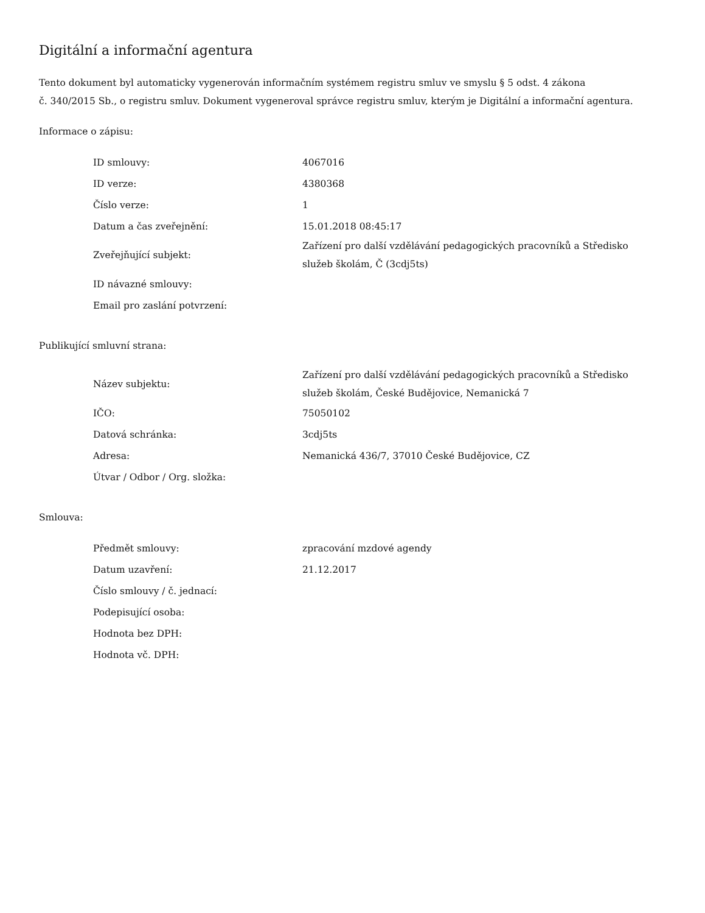Digitální a informační agentura
Tento dokument byl automaticky vygenerován informačním systémem registru smluv ve smyslu § 5 odst. 4 zákona
č. 340/2015 Sb., o registru smluv. Dokument vygeneroval správce registru smluv, kterým je Digitální a informační agentura.
Informace o zápisu:
| ID smlouvy: | 4067016 |
| ID verze: | 4380368 |
| Číslo verze: | 1 |
| Datum a čas zveřejnění: | 15.01.2018 08:45:17 |
| Zveřejňující subjekt: | Zařízení pro další vzdělávání pedagogických pracovníků a Středisko služeb školám, Č (3cdj5ts) |
| ID návazné smlouvy: | |
| Email pro zaslání potvrzení: | |
Publikující smluvní strana:
| Název subjektu: | Zařízení pro další vzdělávání pedagogických pracovníků a Středisko služeb školám, České Budějovice, Nemanická 7 |
| IČO: | 75050102 |
| Datová schránka: | 3cdj5ts |
| Adresa: | Nemanická 436/7, 37010 České Budějovice, CZ |
| Útvar / Odbor / Org. složka: | |
Smlouva:
| Předmět smlouvy: | zpracování mzdové agendy |
| Datum uzavření: | 21.12.2017 |
| Číslo smlouvy / č. jednací: | |
| Podepisující osoba: | |
| Hodnota bez DPH: | |
| Hodnota vč. DPH: | |